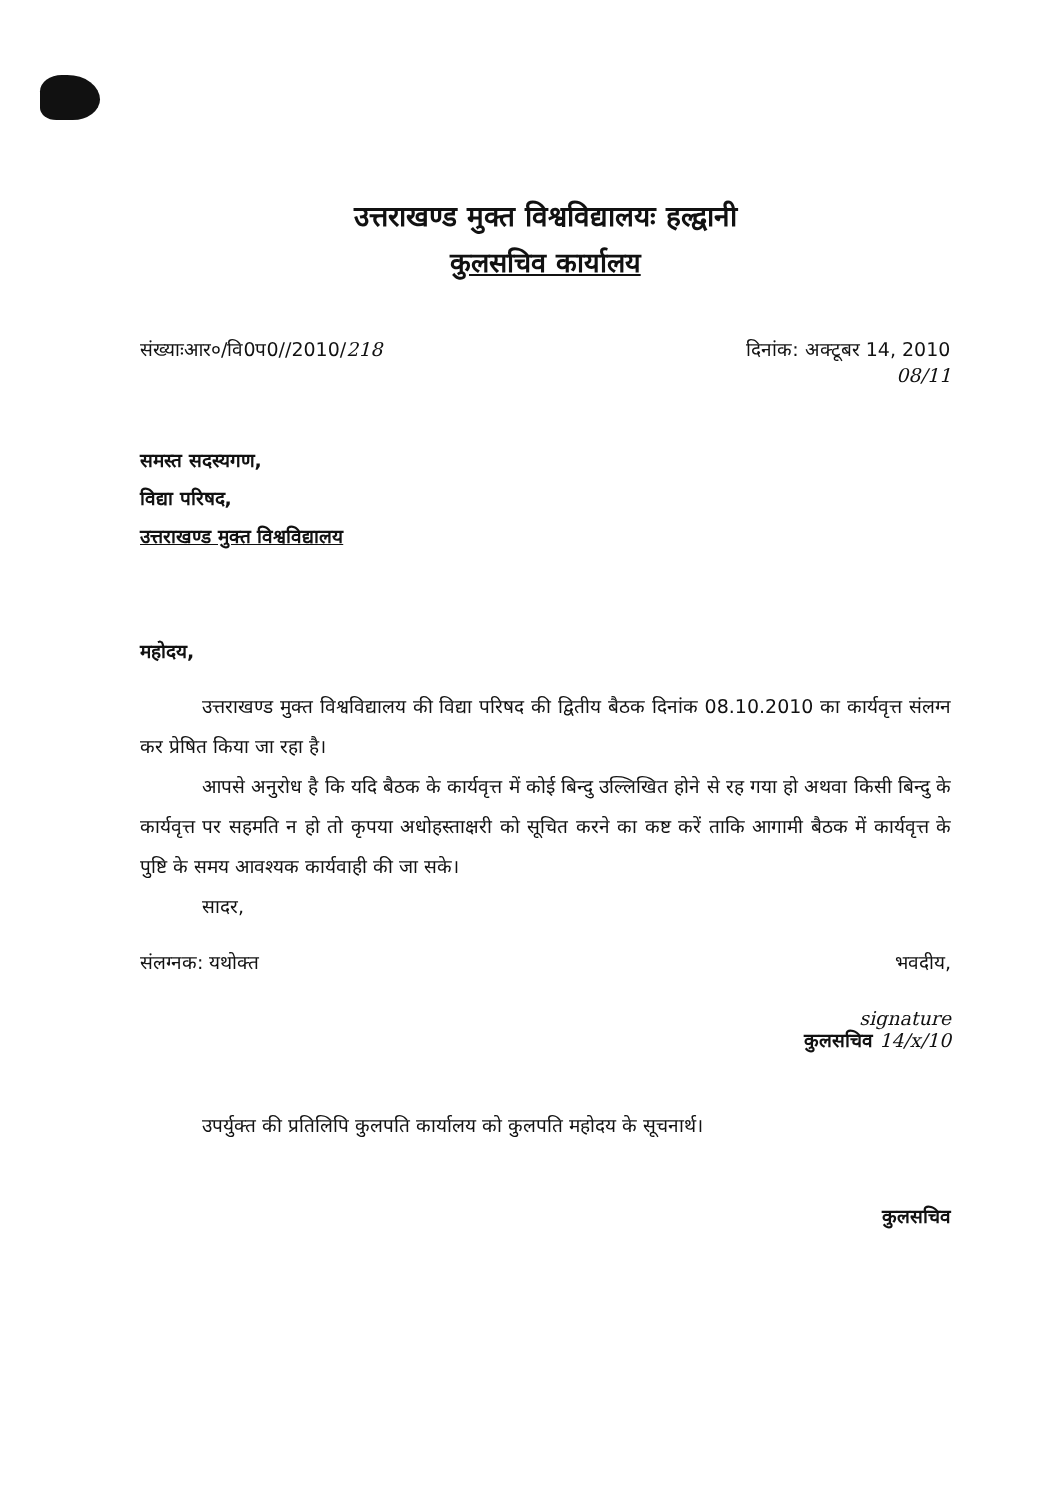उत्तराखण्ड मुक्त विश्वविद्यालयः हल्द्वानी
कुलसचिव कार्यालय
संख्याःआर०/वि0प0//2010/218 दिनांक: अक्टूबर 14, 2010
08/11
समस्त सदस्यगण,
विद्या परिषद,
उत्तराखण्ड मुक्त विश्वविद्यालय
महोदय,
उत्तराखण्ड मुक्त विश्वविद्यालय की विद्या परिषद की द्वितीय बैठक दिनांक 08.10.2010 का कार्यवृत्त संलग्न कर प्रेषित किया जा रहा है।
आपसे अनुरोध है कि यदि बैठक के कार्यवृत्त में कोई बिन्दु उल्लिखित होने से रह गया हो अथवा किसी बिन्दु के कार्यवृत्त पर सहमति न हो तो कृपया अधोहस्ताक्षरी को सूचित करने का कष्ट करें ताकि आगामी बैठक में कार्यवृत्त के पुष्टि के समय आवश्यक कार्यवाही की जा सके।
सादर,
संलग्नक: यथोक्त भवदीय,
signature
कुलसचिव 14/x/10
उपर्युक्त की प्रतिलिपि कुलपति कार्यालय को कुलपति महोदय के सूचनार्थ।
कुलसचिव